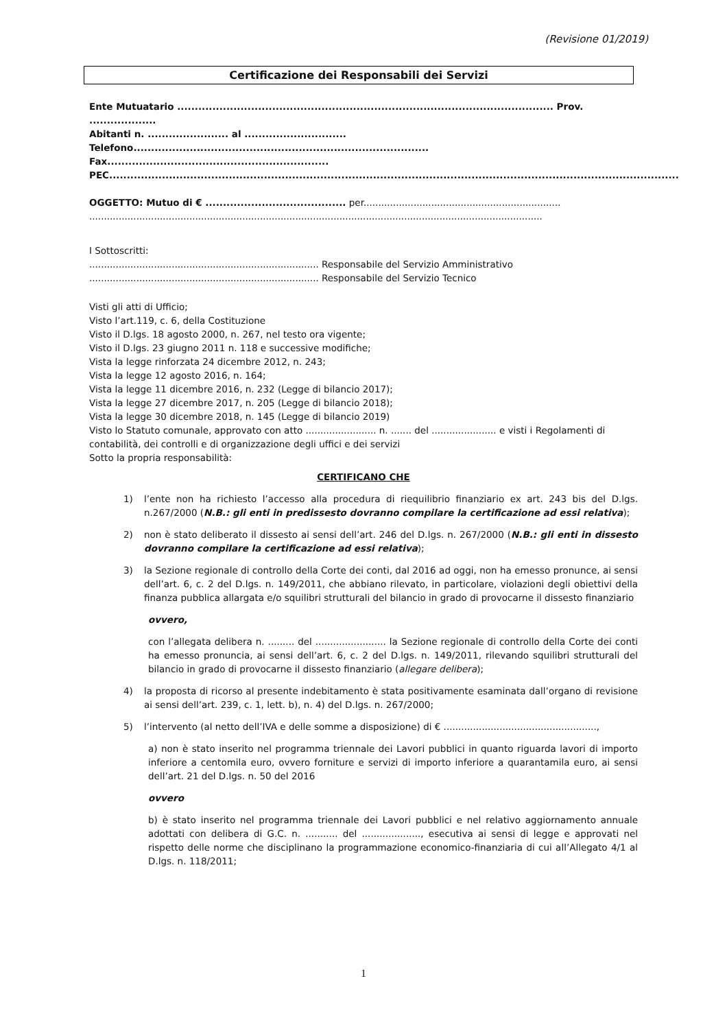(Revisione 01/2019)
Certificazione dei Responsabili dei Servizi
Ente Mutuatario ........................................................................................................... Prov. ...................
Abitanti n. ....................... al .............................
Telefono.................................................................................... Fax...............................................................
PEC..................................................................................................................................................................
OGGETTO: Mutuo di € ........................................ per...................................................................
..........................................................................................................................................................
I Sottoscritti:
.............................................................................. Responsabile del Servizio Amministrativo
.............................................................................. Responsabile del Servizio Tecnico
Visti gli atti di Ufficio;
Visto l’art.119, c. 6, della Costituzione
Visto il D.lgs. 18 agosto 2000, n. 267, nel testo ora vigente;
Visto il D.lgs. 23 giugno 2011 n. 118 e successive modifiche;
Vista la legge rinforzata 24 dicembre 2012, n. 243;
Vista la legge 12 agosto 2016, n. 164;
Vista la legge 11 dicembre 2016, n. 232 (Legge di bilancio 2017);
Vista la legge 27 dicembre 2017, n. 205 (Legge di bilancio 2018);
Vista la legge 30 dicembre 2018, n. 145 (Legge di bilancio 2019)
Visto lo Statuto comunale, approvato con atto ........................ n. ....... del ...................... e visti i Regolamenti di contabilità, dei controlli e di organizzazione degli uffici e dei servizi
Sotto la propria responsabilità:
CERTIFICANO CHE
1) l’ente non ha richiesto l’accesso alla procedura di riequilibrio finanziario ex art. 243 bis del D.lgs. n.267/2000 (N.B.: gli enti in predissesto dovranno compilare la certificazione ad essi relativa);
2) non è stato deliberato il dissesto ai sensi dell’art. 246 del D.lgs. n. 267/2000 (N.B.: gli enti in dissesto dovranno compilare la certificazione ad essi relativa);
3) la Sezione regionale di controllo della Corte dei conti, dal 2016 ad oggi, non ha emesso pronunce, ai sensi dell’art. 6, c. 2 del D.lgs. n. 149/2011, che abbiano rilevato, in particolare, violazioni degli obiettivi della finanza pubblica allargata e/o squilibri strutturali del bilancio in grado di provocarne il dissesto finanziario
ovvero,
con l’allegata delibera n. ......... del ........................ la Sezione regionale di controllo della Corte dei conti ha emesso pronuncia, ai sensi dell’art. 6, c. 2 del D.lgs. n. 149/2011, rilevando squilibri strutturali del bilancio in grado di provocarne il dissesto finanziario (allegare delibera);
4) la proposta di ricorso al presente indebitamento è stata positivamente esaminata dall’organo di revisione ai sensi dell’art. 239, c. 1, lett. b), n. 4) del D.lgs. n. 267/2000;
5) l’intervento (al netto dell’IVA e delle somme a disposizione) di € ....................................................,
a) non è stato inserito nel programma triennale dei Lavori pubblici in quanto riguarda lavori di importo inferiore a centomila euro, ovvero forniture e servizi di importo inferiore a quarantamila euro, ai sensi dell’art. 21 del D.lgs. n. 50 del 2016
ovvero
b) è stato inserito nel programma triennale dei Lavori pubblici e nel relativo aggiornamento annuale adottati con delibera di G.C. n. ........... del ...................., esecutiva ai sensi di legge e approvati nel rispetto delle norme che disciplinano la programmazione economico-finanziaria di cui all’Allegato 4/1 al D.lgs. n. 118/2011;
1